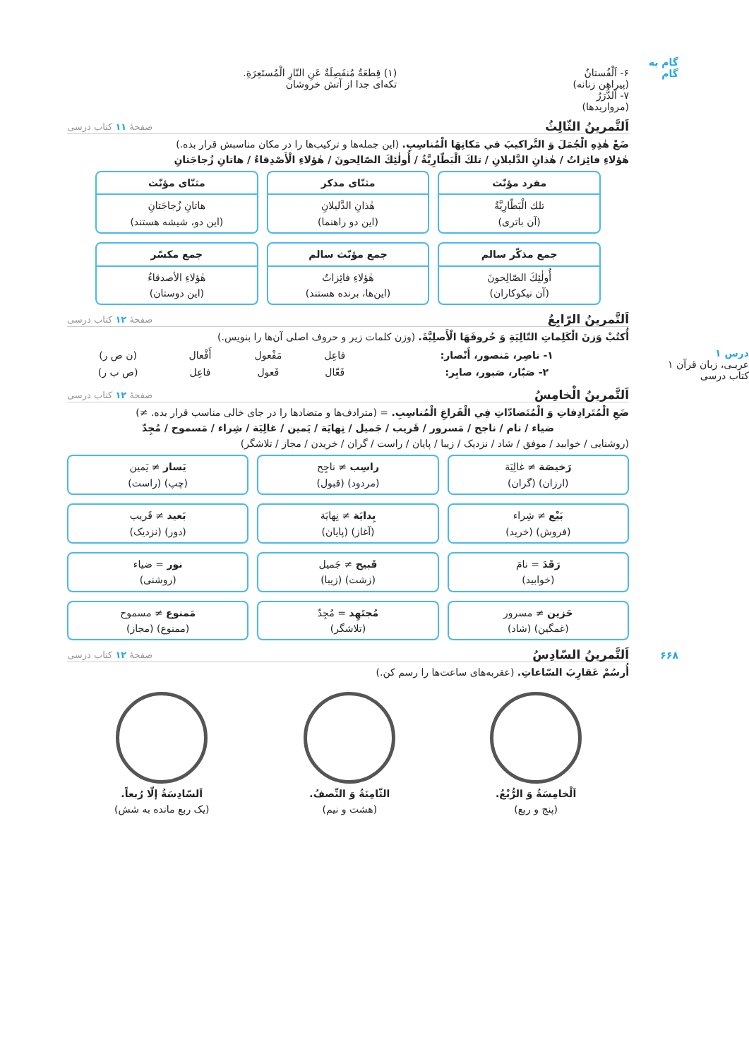گام به گام
درس ۱
عربـی، زبان قرآن ۱
کتاب درسی
۶۶۸
۶- اَلْفُستانُ
(پیراهن زنانه)
۷- اَلدُّرَرُ
(مرواریدها)
(۱) قِطعَةٌ مُنفَصِلَةٌ عَنِ النّارِ الْمُستَعِرَةِ.
تکه‌ای جدا از آتش خروشان
اَلتَّمرينُ الثّالِثُ صفحهٔ ۱۱ کتاب درسی
ضَعْ هٰذِهِ الْجُمَلَ وَ التَّراكيبَ في مَكانِهَا الْمُناسِبِ. (این جمله‌ها و ترکیب‌ها را در مکان مناسبش قرار بده.)
هٰؤلاءِ فائِزاتٌ / هٰذانِ الدَّليلانِ / تلكَ الْبَطّارِيَّةُ / أُولٰئِكَ الصّالِحونَ / هٰؤلاءِ الْأَصْدِقاءُ / هاتانِ زُجاجَتانِ
مفرد مؤنّث
تلك الْبَطّارِيَّةُ
(آن باتری)
مثنّای مذکر
هٰذانِ الدَّليلانِ
(این دو راهنما)
مثنّای مؤنّث
هاتانِ زُجاجَتانِ
(این دو، شیشه هستند)
جمع مذکّر سالم
أُولٰئِكَ الصّالِحونَ
(آن نیکوکاران)
جمع مؤنّث سالم
هٰؤلاءِ فائِزاتٌ
(این‌ها، برنده هستند)
جمع مکسّر
هٰؤلاءِ الأصدقاءُ
(این دوستان)
اَلتَّمرينُ الرّابِعُ صفحهٔ ۱۲ کتاب درسی
أُكتُبْ وَزنَ الْكَلِماتِ التّالِيَةِ وَ حُروفَهَا الْأَصلِيَّةَ. (وزن کلمات زیر و حروف اصلی آن‌ها را بنویس.)
| ۱- ناصِر، مَنصور، أَنْصار: | فاعِل | مَفْعول | أَفْعال | (ن ص ر) |
| ۲- صَبّار، صَبور، صابِر: | فَعّال | فَعول | فاعِل | (ص ب ر) |
اَلتَّمرينُ الْخامِسُ صفحهٔ ۱۲ کتاب درسی
ضَعِ الْمُتَرادِفاتِ وَ الْمُتَضادّاتِ فِي الْفَراغِ الْمُناسِبِ. = (مترادف‌ها و متضادها را در جای خالی مناسب قرار بده. ≠)
ضياء / نام / ناجح / مَسرور / قَريب / جَميل / نِهايَة / يَمين / غالِيَة / شِراء / مَسموح / مُجِدّ
(روشنایی / خوابید / موفق / شاد / نزدیک / زیبا / پایان / راست / گران / خریدن / مجاز / تلاشگر)
رَخيصَة ≠ غالِيَة
(ارزان) (گران)
راسِب ≠ ناجِح
(مردود) (قبول)
يَسار ≠ يَمين
(چپ) (راست)
بَيْع ≠ شِراء
(فروش) (خرید)
بِدايَة ≠ نِهايَة
(آغاز) (پایان)
بَعيد ≠ قَريب
(دور) (نزدیک)
رَقَدَ = نامَ
(خوابید)
قَبيح ≠ جَميل
(زشت) (زیبا)
نور = ضياء
(روشنی)
حَزين ≠ مسرور
(غمگین) (شاد)
مُجتَهِد = مُجِدّ
(تلاشگر)
مَمنوع ≠ مسموح
(ممنوع) (مجاز)
اَلتَّمرينُ السّادِسُ صفحهٔ ۱۲ کتاب درسی
أُرسُمْ عَقارِبَ السّاعاتِ. (عقربه‌های ساعت‌ها را رسم کن.)
اَلْخامِسَةُ وَ الرُّبْعُ.
(پنج و ربع)
الثّامِنَةُ وَ النِّصفُ.
(هشت و نیم)
اَلسّادِسَةُ إلّا رُبعاً.
(یک ربع مانده به شش)